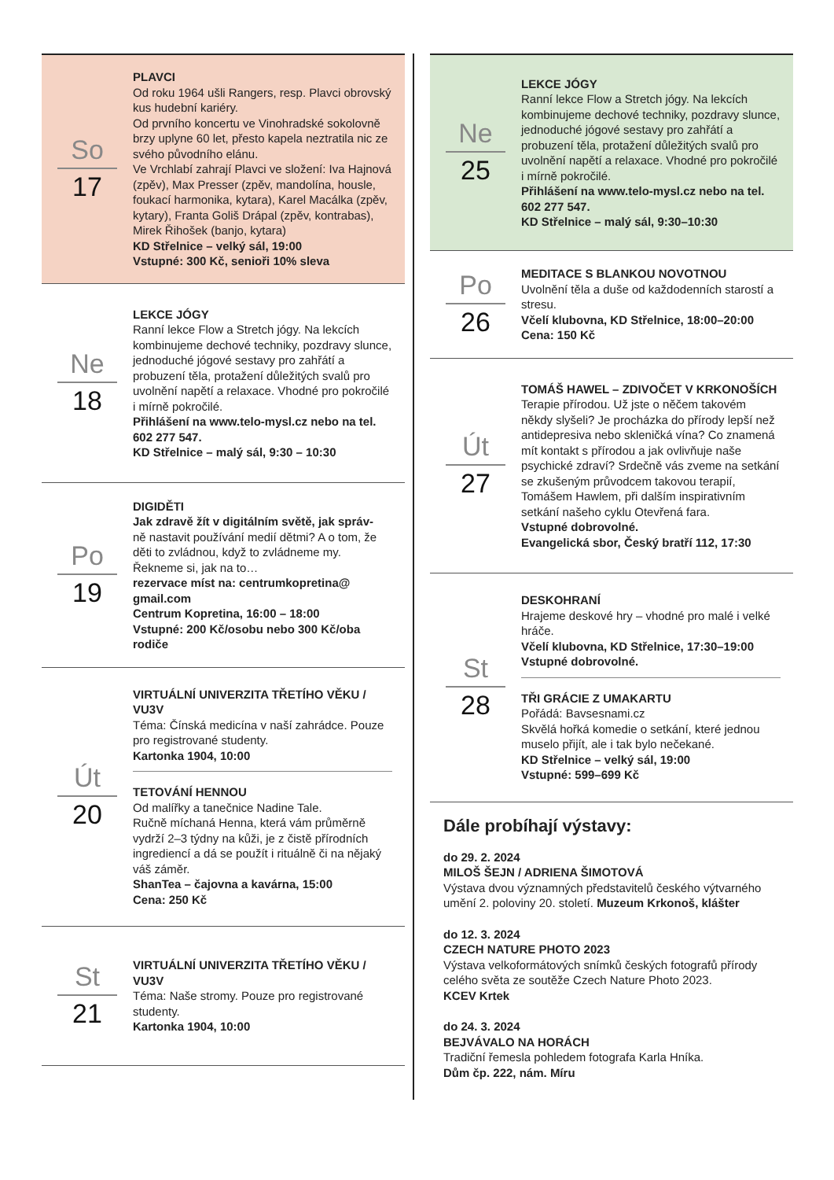So
17
PLAVCI
Od roku 1964 ušli Rangers, resp. Plavci obrovský kus hudební kariéry.
Od prvního koncertu ve Vinohradské sokolovně brzy uplyne 60 let, přesto kapela neztratila nic ze svého původního elánu.
Ve Vrchlabí zahrají Plavci ve složení: Iva Hajnová (zpěv), Max Presser (zpěv, mandolína, housle, foukací harmonika, kytara), Karel Macálka (zpěv, kytary), Franta Goliš Drápal (zpěv, kontrabas), Mirek Řihošek (banjo, kytara)
KD Střelnice – velký sál, 19:00
Vstupné: 300 Kč, senioři 10% sleva
Ne
18
LEKCE JÓGY
Ranní lekce Flow a Stretch jógy. Na lekcích kombinujeme dechové techniky, pozdravy slunce, jednoduché jógové sestavy pro zahřátí a probuzení těla, protažení důležitých svalů pro uvolnění napětí a relaxace. Vhodné pro pokročilé i mírně pokročilé.
Přihlášení na www.telo-mysl.cz nebo na tel. 602 277 547.
KD Střelnice – malý sál, 9:30 – 10:30
Po
19
DIGIDĚTI
Jak zdravě žít v digitálním světě, jak správ-
ně nastavit používání medií dětmi? A o tom, že děti to zvládnou, když to zvládneme my. Řekneme si, jak na to…
rezervace míst na: centrumkopretina@ gmail.com
Centrum Kopretina, 16:00 – 18:00
Vstupné: 200 Kč/osobu nebo 300 Kč/oba rodiče
Út
20
VIRTUÁLNÍ UNIVERZITA TŘETÍHO VĚKU / VU3V
Téma: Čínská medicína v naší zahrádce. Pouze pro registrované studenty.
Kartonka 1904, 10:00
TETOVÁNÍ HENNOU
Od malířky a tanečnice Nadine Tale.
Ručně míchaná Henna, která vám průměrně vydrží 2–3 týdny na kůži, je z čistě přírodních ingrediencí a dá se použít i rituálně či na nějaký váš záměr.
ShanTea – čajovna a kavárna, 15:00
Cena: 250 Kč
St
21
VIRTUÁLNÍ UNIVERZITA TŘETÍHO VĚKU / VU3V
Téma: Naše stromy. Pouze pro registrované studenty.
Kartonka 1904, 10:00
Ne
25
LEKCE JÓGY
Ranní lekce Flow a Stretch jógy. Na lekcích kombinujeme dechové techniky, pozdravy slunce, jednoduché jógové sestavy pro zahřátí a probuzení těla, protažení důležitých svalů pro uvolnění napětí a relaxace. Vhodné pro pokročilé i mírně pokročilé.
Přihlášení na www.telo-mysl.cz nebo na tel. 602 277 547.
KD Střelnice – malý sál, 9:30–10:30
Po
26
MEDITACE S BLANKOU NOVOTNOU
Uvolnění těla a duše od každodenních starostí a stresu.
Včelí klubovna, KD Střelnice, 18:00–20:00
Cena: 150 Kč
Út
27
TOMÁŠ HAWEL – ZDIVOČET V KRKONOŠÍCH
Terapie přírodou. Už jste o něčem takovém někdy slyšeli? Je procházka do přírody lepší než antidepresiva nebo skleničká vína? Co znamená mít kontakt s přírodou a jak ovlivňuje naše psychické zdraví? Srdečně vás zveme na setkání se zkušeným průvodcem takovou terapií, Tomášem Hawlem, při dalším inspirativním setkání našeho cyklu Otevřená fara.
Vstupné dobrovolné.
Evangelická sbor, Český bratří 112, 17:30
St
28
DESKOHRANÍ
Hrajeme deskové hry – vhodné pro malé i velké hráče.
Včelí klubovna, KD Střelnice, 17:30–19:00
Vstupné dobrovolné.
TŘI GRÁCIE Z UMAKARTU
Pořádá: Bavsesnami.cz
Skvělá hořká komedie o setkání, které jednou muselo přijít, ale i tak bylo nečekané.
KD Střelnice – velký sál, 19:00
Vstupné: 599–699 Kč
Dále probíhají výstavy:
do 29. 2. 2024
MILOŠ ŠEJN / ADRIENA ŠIMOTOVÁ
Výstava dvou významných představitelů českého výtvarného umění 2. poloviny 20. století. Muzeum Krkonoš, klášter
do 12. 3. 2024
CZECH NATURE PHOTO 2023
Výstava velkoformátových snímků českých fotografů přírody celého světa ze soutěže Czech Nature Photo 2023.
KCEV Krtek
do 24. 3. 2024
BEJVÁVALO NA HORÁCH
Tradiční řemesla pohledem fotografa Karla Hníka.
Dům čp. 222, nám. Míru